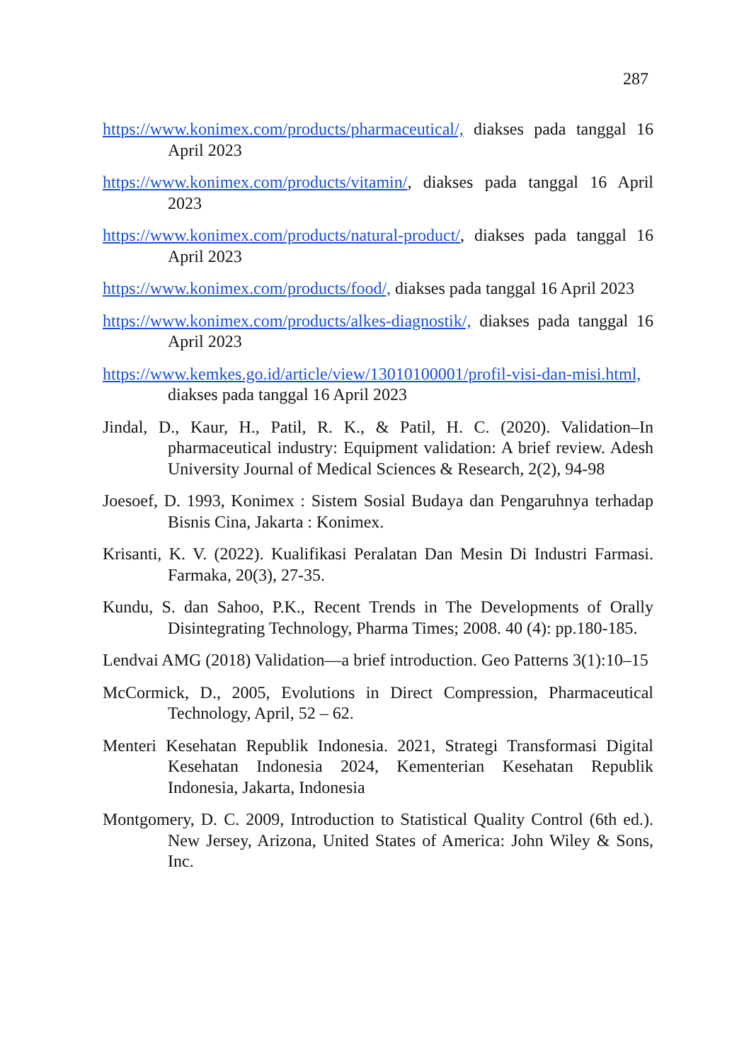287
https://www.konimex.com/products/pharmaceutical/, diakses pada tanggal 16 April 2023
https://www.konimex.com/products/vitamin/, diakses pada tanggal 16 April 2023
https://www.konimex.com/products/natural-product/, diakses pada tanggal 16 April 2023
https://www.konimex.com/products/food/, diakses pada tanggal 16 April 2023
https://www.konimex.com/products/alkes-diagnostik/, diakses pada tanggal 16 April 2023
https://www.kemkes.go.id/article/view/13010100001/profil-visi-dan-misi.html, diakses pada tanggal 16 April 2023
Jindal, D., Kaur, H., Patil, R. K., & Patil, H. C. (2020). Validation–In pharmaceutical industry: Equipment validation: A brief review. Adesh University Journal of Medical Sciences & Research, 2(2), 94-98
Joesoef, D. 1993, Konimex : Sistem Sosial Budaya dan Pengaruhnya terhadap Bisnis Cina, Jakarta : Konimex.
Krisanti, K. V. (2022). Kualifikasi Peralatan Dan Mesin Di Industri Farmasi. Farmaka, 20(3), 27-35.
Kundu, S. dan Sahoo, P.K., Recent Trends in The Developments of Orally Disintegrating Technology, Pharma Times; 2008. 40 (4): pp.180-185.
Lendvai AMG (2018) Validation—a brief introduction. Geo Patterns 3(1):10–15
McCormick, D., 2005, Evolutions in Direct Compression, Pharmaceutical Technology, April, 52 – 62.
Menteri Kesehatan Republik Indonesia. 2021, Strategi Transformasi Digital Kesehatan Indonesia 2024, Kementerian Kesehatan Republik Indonesia, Jakarta, Indonesia
Montgomery, D. C. 2009, Introduction to Statistical Quality Control (6th ed.). New Jersey, Arizona, United States of America: John Wiley & Sons, Inc.